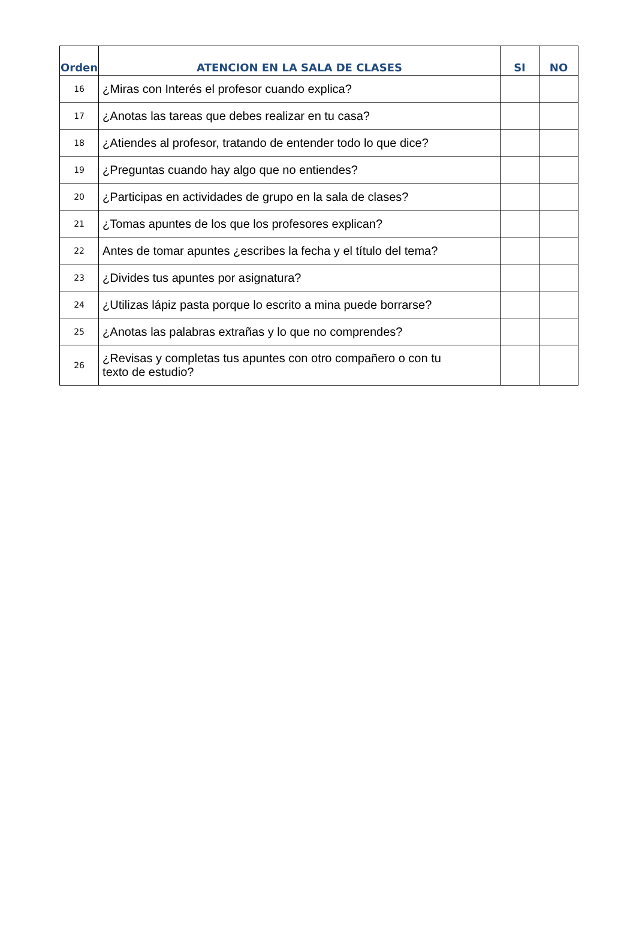| Orden | ATENCION EN LA SALA DE CLASES | SI | NO |
| --- | --- | --- | --- |
| 16 | ¿Miras con Interés el profesor cuando explica? | | |
| 17 | ¿Anotas las tareas que debes realizar en tu casa? | | |
| 18 | ¿Atiendes al profesor, tratando de entender todo lo que dice? | | |
| 19 | ¿Preguntas cuando hay algo que no entiendes? | | |
| 20 | ¿Participas en actividades de grupo en la sala de clases? | | |
| 21 | ¿Tomas apuntes de los que los profesores explican? | | |
| 22 | Antes de tomar apuntes ¿escribes la fecha y el título del tema? | | |
| 23 | ¿Divides tus apuntes por asignatura? | | |
| 24 | ¿Utilizas lápiz pasta porque lo escrito a mina puede borrarse? | | |
| 25 | ¿Anotas las palabras extrañas y lo que no comprendes? | | |
| 26 | ¿Revisas y completas tus apuntes con otro compañero o con tu texto de estudio? | | |